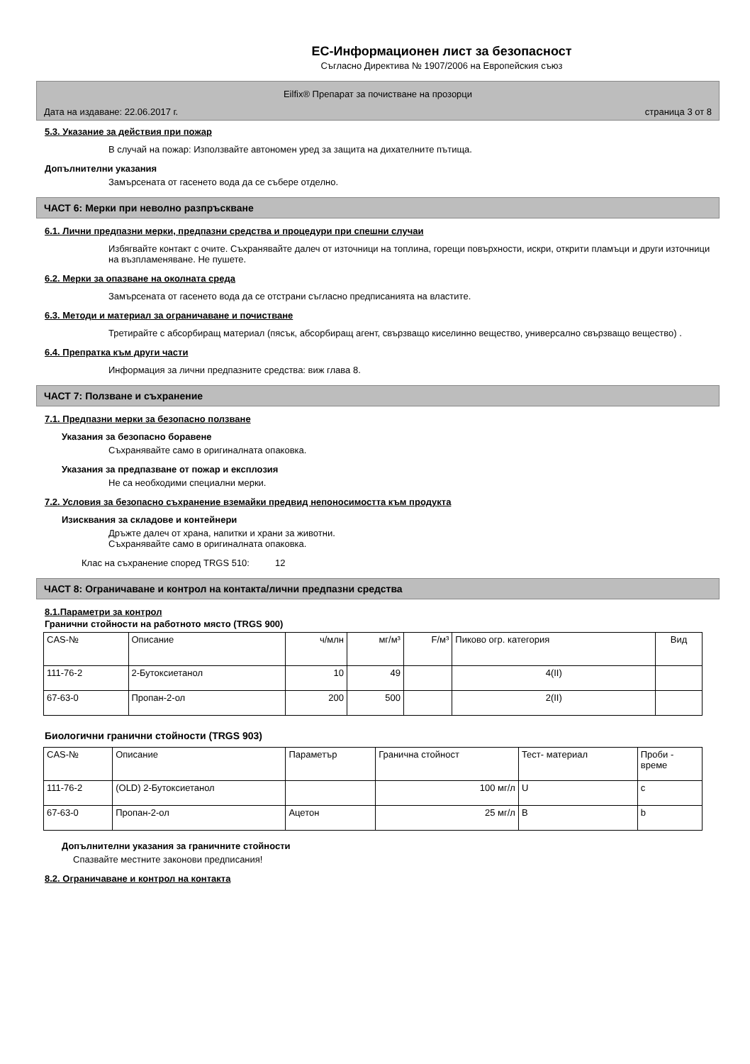ЕС-Информационен лист за безопасност
Съгласно Директива № 1907/2006 на Европейския съюз
Eilfix® Препарат за почистване на прозорци
Дата на издаване: 22.06.2017 г. страница 3 от 8
5.3. Указание за действия при пожар
В случай на пожар: Използвайте автономен уред за защита на дихателните пътища.
Допълнителни указания
Замърсената от гасенето вода да се събере отделно.
ЧАСТ 6: Мерки при неволно разпръскване
6.1. Лични предпазни мерки, предпазни средства и процедури при спешни случаи
Избягвайте контакт с очите. Съхранявайте далеч от източници на топлина, горещи повърхности, искри, открити пламъци и други източници на възпламеняване. Не пушете.
6.2. Мерки за опазване на околната среда
Замърсената от гасенето вода да се отстрани съгласно предписанията на властите.
6.3. Методи и материал за ограничаване и почистване
Третирайте с абсорбиращ материал (пясък, абсорбиращ агент, свързващо киселинно вещество, универсално свързващо вещество) .
6.4. Препратка към други части
Информация за лични предпазните средства: виж глава 8.
ЧАСТ 7: Ползване и съхранение
7.1. Предпазни мерки за безопасно ползване
Указания за безопасно боравене
Съхранявайте само в оригиналната опаковка.
Указания за предпазване от пожар и експлозия
Не са необходими специални мерки.
7.2. Условия за безопасно съхранение вземайки предвид непоносимостта към продукта
Изисквания за складове и контейнери
Дръжте далеч от храна, напитки и храни за животни.
Съхранявайте само в оригиналната опаковка.
Клас на съхранение според TRGS 510: 12
ЧАСТ 8: Ограничаване и контрол на контакта/лични предпазни средства
8.1.Параметри за контрол
Гранични стойности на работното място (TRGS 900)
| CAS-№ | Описание | ч/млн | мг/м³ | F/м³ | Пиково огр. категория | Вид |
| --- | --- | --- | --- | --- | --- | --- |
| 111-76-2 | 2-Бутоксиетанол | 10 | 49 | | 4(II) | |
| 67-63-0 | Пропан-2-ол | 200 | 500 | | 2(II) | |
Биологични гранични стойности (TRGS 903)
| CAS-№ | Описание | Параметър | Гранична стойност | Тест- материал | Проби - време |
| --- | --- | --- | --- | --- | --- |
| 111-76-2 | (OLD) 2-Бутоксиетанол | | 100 мг/л | U | c |
| 67-63-0 | Пропан-2-ол | Ацетон | 25 мг/л | B | b |
Допълнителни указания за граничните стойности
Спазвайте местните законови предписания!
8.2. Ограничаване и контрол на контакта